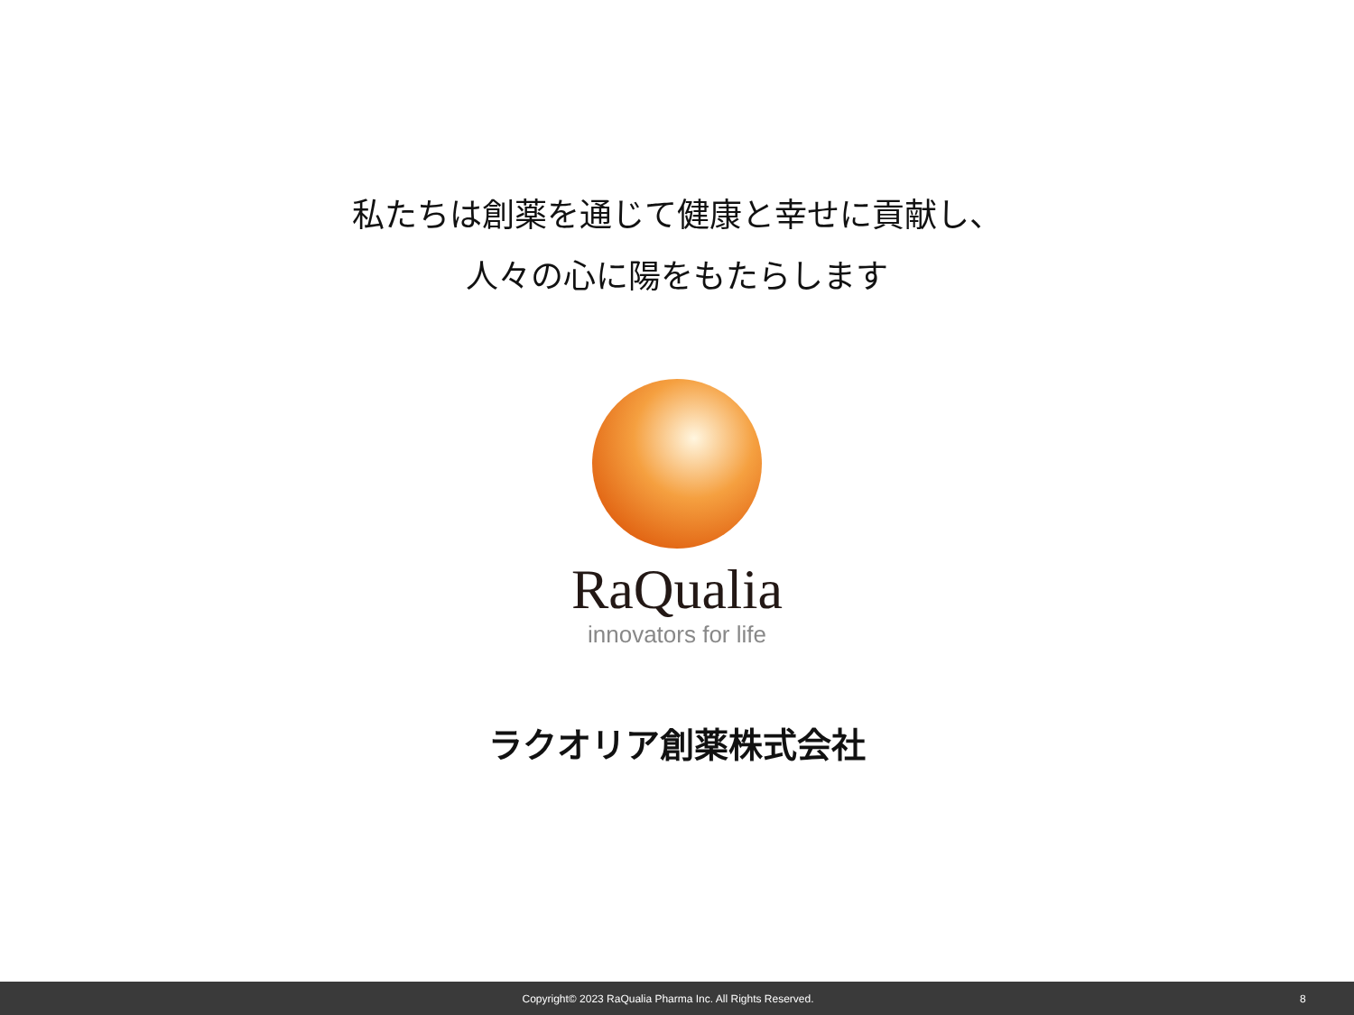私たちは創薬を通じて健康と幸せに貢献し、
人々の心に陽をもたらします
RaQualia
innovators for life
ラクオリア創薬株式会社
Copyright© 2023 RaQualia Pharma Inc. All Rights Reserved.
8